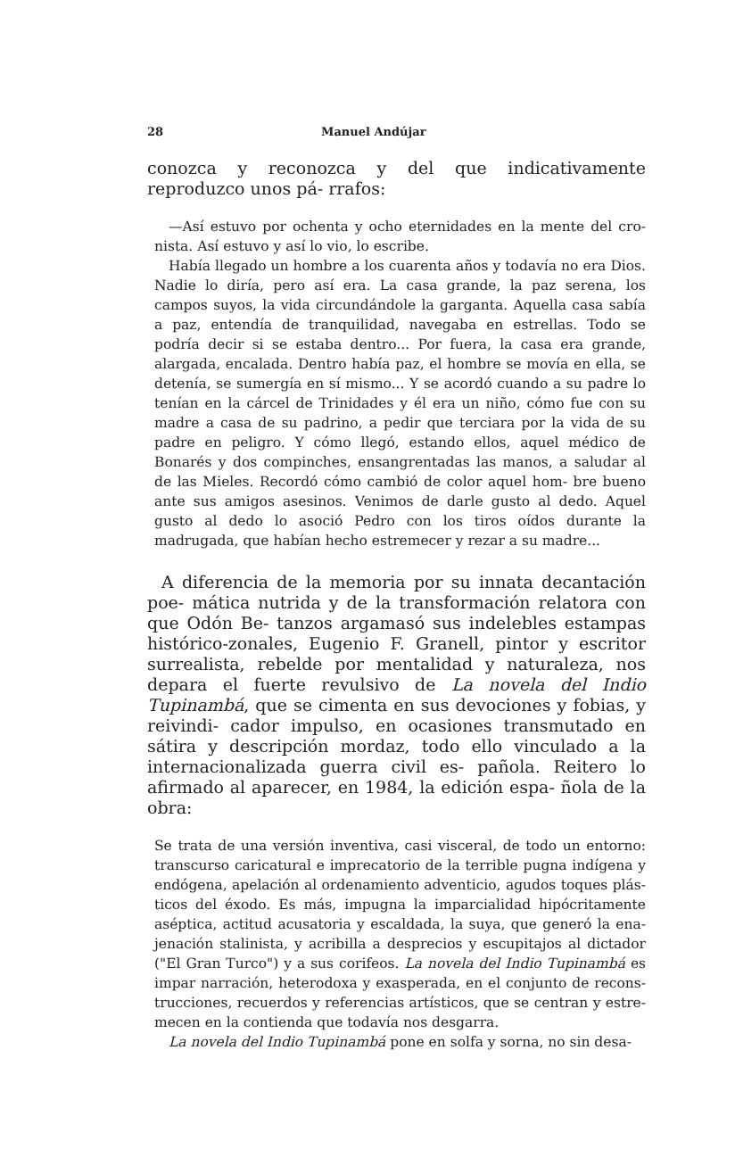28 Manuel Andújar
conozca y reconozca y del que indicativamente reproduzco unos pá- rrafos:
—Así estuvo por ochenta y ocho eternidades en la mente del cro- nista. Así estuvo y así lo vio, lo escribe.
Había llegado un hombre a los cuarenta años y todavía no era Dios. Nadie lo diría, pero así era. La casa grande, la paz serena, los campos suyos, la vida circundándole la garganta. Aquella casa sabía a paz, entendía de tranquilidad, navegaba en estrellas. Todo se podría decir si se estaba dentro... Por fuera, la casa era grande, alargada, encalada. Dentro había paz, el hombre se movía en ella, se detenía, se sumergía en sí mismo... Y se acordó cuando a su padre lo tenían en la cárcel de Trinidades y él era un niño, cómo fue con su madre a casa de su padrino, a pedir que terciara por la vida de su padre en peligro. Y cómo llegó, estando ellos, aquel médico de Bonarés y dos compinches, ensangrentadas las manos, a saludar al de las Mieles. Recordó cómo cambió de color aquel hom- bre bueno ante sus amigos asesinos. Venimos de darle gusto al dedo. Aquel gusto al dedo lo asoció Pedro con los tiros oídos durante la madrugada, que habían hecho estremecer y rezar a su madre...
A diferencia de la memoria por su innata decantación poe- mática nutrida y de la transformación relatora con que Odón Be- tanzos argamasó sus indelebles estampas histórico-zonales, Eugenio F. Granell, pintor y escritor surrealista, rebelde por mentalidad y naturaleza, nos depara el fuerte revulsivo de La novela del Indio Tupinambá, que se cimenta en sus devociones y fobias, y reivindi- cador impulso, en ocasiones transmutado en sátira y descripción mordaz, todo ello vinculado a la internacionalizada guerra civil es- pañola. Reitero lo afirmado al aparecer, en 1984, la edición espa- ñola de la obra:
Se trata de una versión inventiva, casi visceral, de todo un entorno: transcurso caricatural e imprecatorio de la terrible pugna indígena y endógena, apelación al ordenamiento adventicio, agudos toques plás- ticos del éxodo. Es más, impugna la imparcialidad hipócritamente aséptica, actitud acusatoria y escaldada, la suya, que generó la ena- jenación stalinista, y acribilla a desprecios y escupitajos al dictador ("El Gran Turco") y a sus corifeos. La novela del Indio Tupinambá es impar narración, heterodoxa y exasperada, en el conjunto de recons- trucciones, recuerdos y referencias artísticos, que se centran y estre- mecen en la contienda que todavía nos desgarra.
La novela del Indio Tupinambá pone en solfa y sorna, no sin desa-